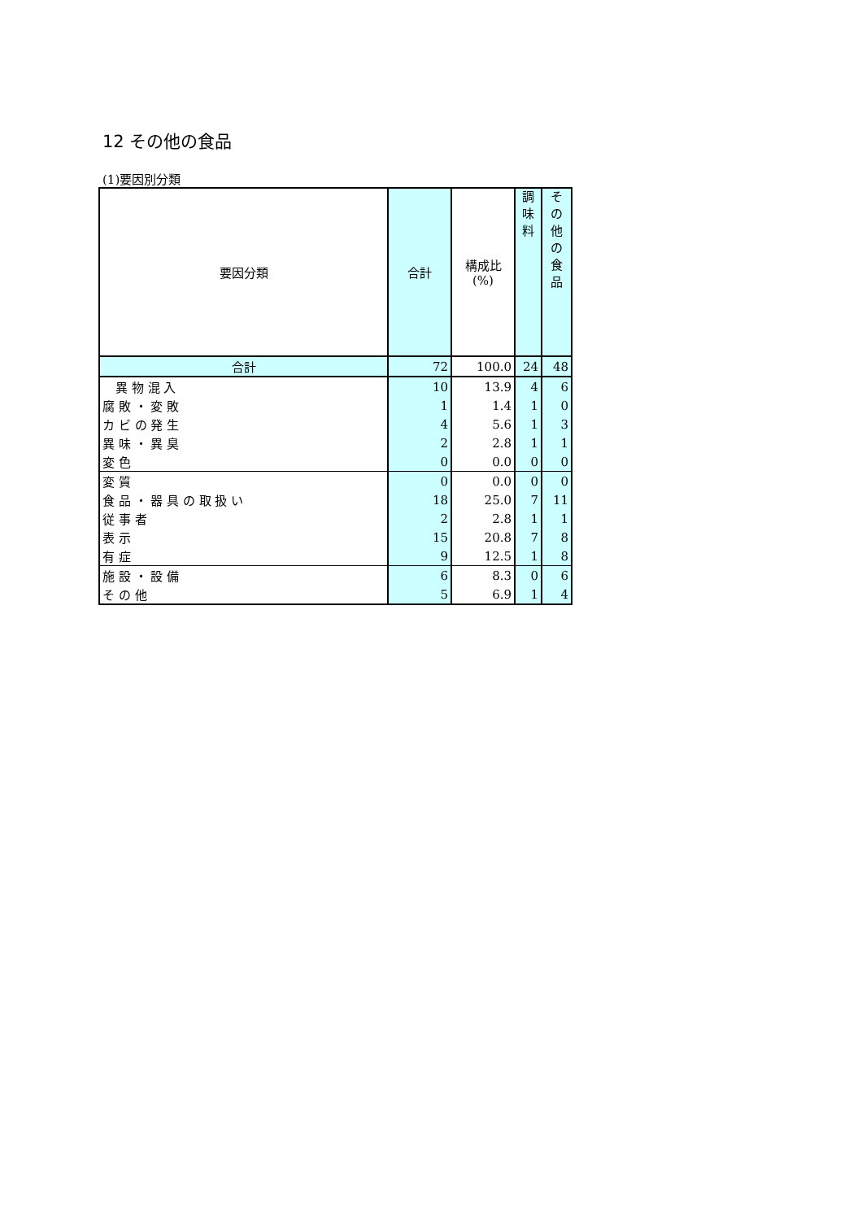12 その他の食品
(1)要因別分類
| 要因分類 | 合計 | 構成比 (%) | 調 味 料 | そ の 他 の 食 品 |
| --- | --- | --- | --- | --- |
| 合計 | 72 | 100.0 | 24 | 48 |
| 異 物 混 入 | 10 | 13.9 | 4 | 6 |
| 腐 敗 ・ 変 敗 | 1 | 1.4 | 1 | 0 |
| カ ビ の 発 生 | 4 | 5.6 | 1 | 3 |
| 異 味 ・ 異 臭 | 2 | 2.8 | 1 | 1 |
| 変 色 | 0 | 0.0 | 0 | 0 |
| 変 質 | 0 | 0.0 | 0 | 0 |
| 食 品 ・ 器 具 の 取 扱 い | 18 | 25.0 | 7 | 11 |
| 従 事 者 | 2 | 2.8 | 1 | 1 |
| 表 示 | 15 | 20.8 | 7 | 8 |
| 有 症 | 9 | 12.5 | 1 | 8 |
| 施 設 ・ 設 備 | 6 | 8.3 | 0 | 6 |
| そ の 他 | 5 | 6.9 | 1 | 4 |